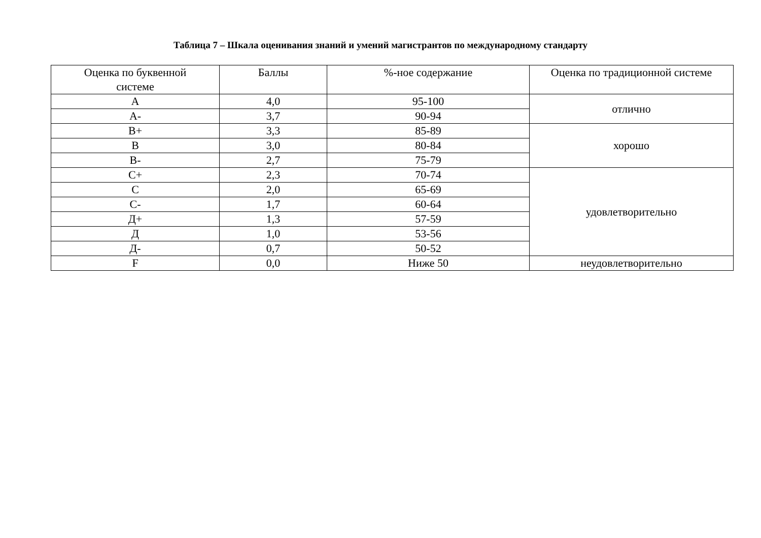Таблица 7 – Шкала оценивания знаний и умений магистрантов по международному стандарту
| Оценка по буквенной системе | Баллы | %-ное содержание | Оценка по традиционной системе |
| --- | --- | --- | --- |
| A | 4,0 | 95-100 | отлично |
| A- | 3,7 | 90-94 | |
| B+ | 3,3 | 85-89 | хорошо |
| B | 3,0 | 80-84 | |
| B- | 2,7 | 75-79 | |
| C+ | 2,3 | 70-74 | удовлетворительно |
| C | 2,0 | 65-69 | |
| C- | 1,7 | 60-64 | |
| Д+ | 1,3 | 57-59 | |
| Д | 1,0 | 53-56 | |
| Д- | 0,7 | 50-52 | |
| F | 0,0 | Ниже 50 | неудовлетворительно |